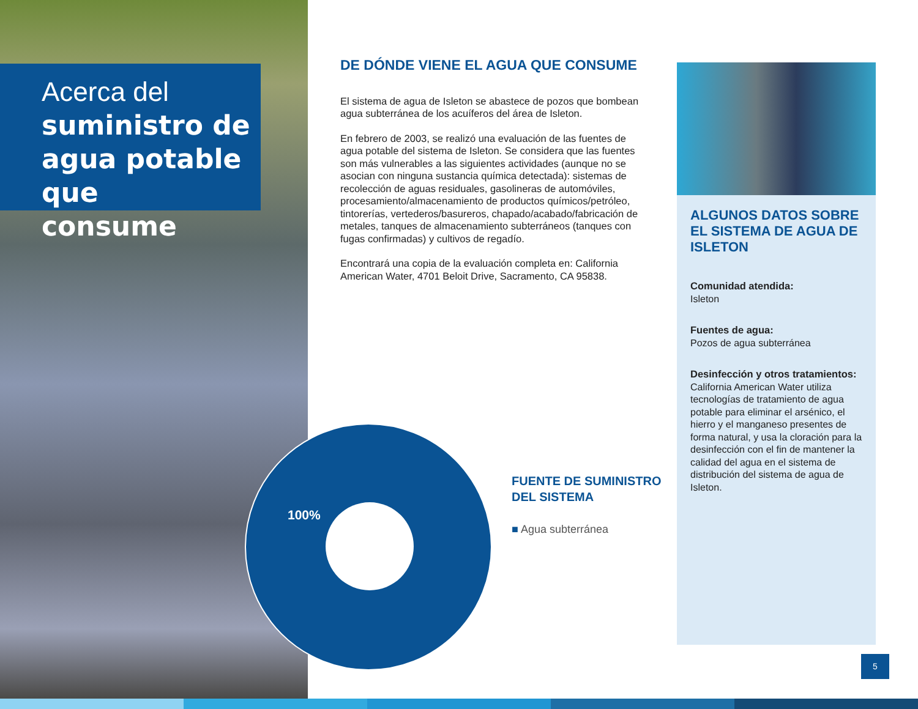Acerca del
suministro de
agua potable que
consume
DE DÓNDE VIENE EL AGUA QUE CONSUME
El sistema de agua de Isleton se abastece de pozos que bombean agua subterránea de los acuíferos del área de Isleton.
En febrero de 2003, se realizó una evaluación de las fuentes de agua potable del sistema de Isleton. Se considera que las fuentes son más vulnerables a las siguientes actividades (aunque no se asocian con ninguna sustancia química detectada): sistemas de recolección de aguas residuales, gasolineras de automóviles, procesamiento/almacenamiento de productos químicos/petróleo, tintorerías, vertederos/basureros, chapado/acabado/fabricación de metales, tanques de almacenamiento subterráneos (tanques con fugas confirmadas) y cultivos de regadío.
Encontrará una copia de la evaluación completa en: California American Water, 4701 Beloit Drive, Sacramento, CA 95838.
100%
FUENTE DE SUMINISTRO DEL SISTEMA
■ Agua subterránea
ALGUNOS DATOS SOBRE EL SISTEMA DE AGUA DE ISLETON
Comunidad atendida:
Isleton
Fuentes de agua:
Pozos de agua subterránea
Desinfección y otros tratamientos:
California American Water utiliza tecnologías de tratamiento de agua potable para eliminar el arsénico, el hierro y el manganeso presentes de forma natural, y usa la cloración para la desinfección con el fin de mantener la calidad del agua en el sistema de distribución del sistema de agua de Isleton.
5